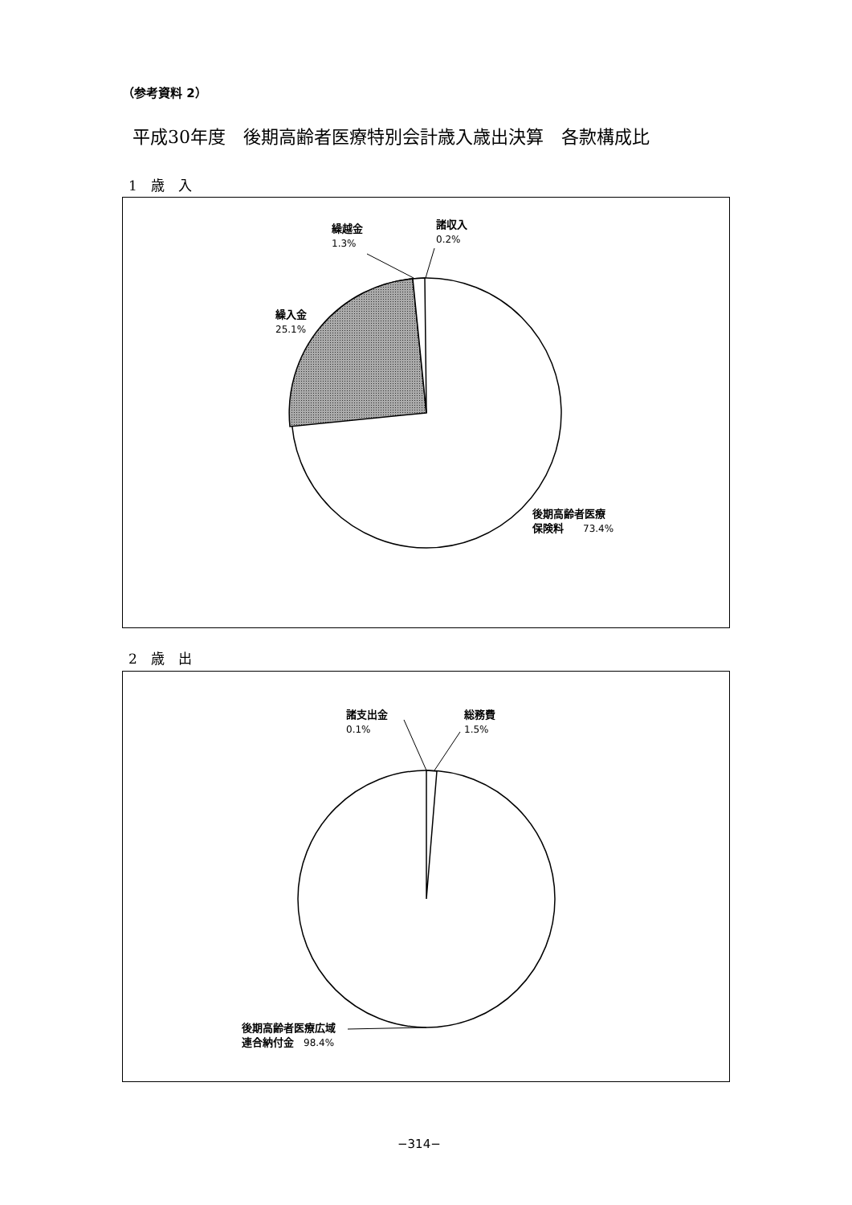（参考資料 2）
平成30年度　後期高齢者医療特別会計歳入歳出決算　各款構成比
1　歳　入
繰越金
1.3%
諸収入
0.2%
繰入金
25.1%
後期高齢者医療
保険料　　73.4%
2　歳　出
諸支出金
0.1%
総務費
1.5%
後期高齢者医療広域
連合納付金　98.4%
−314−